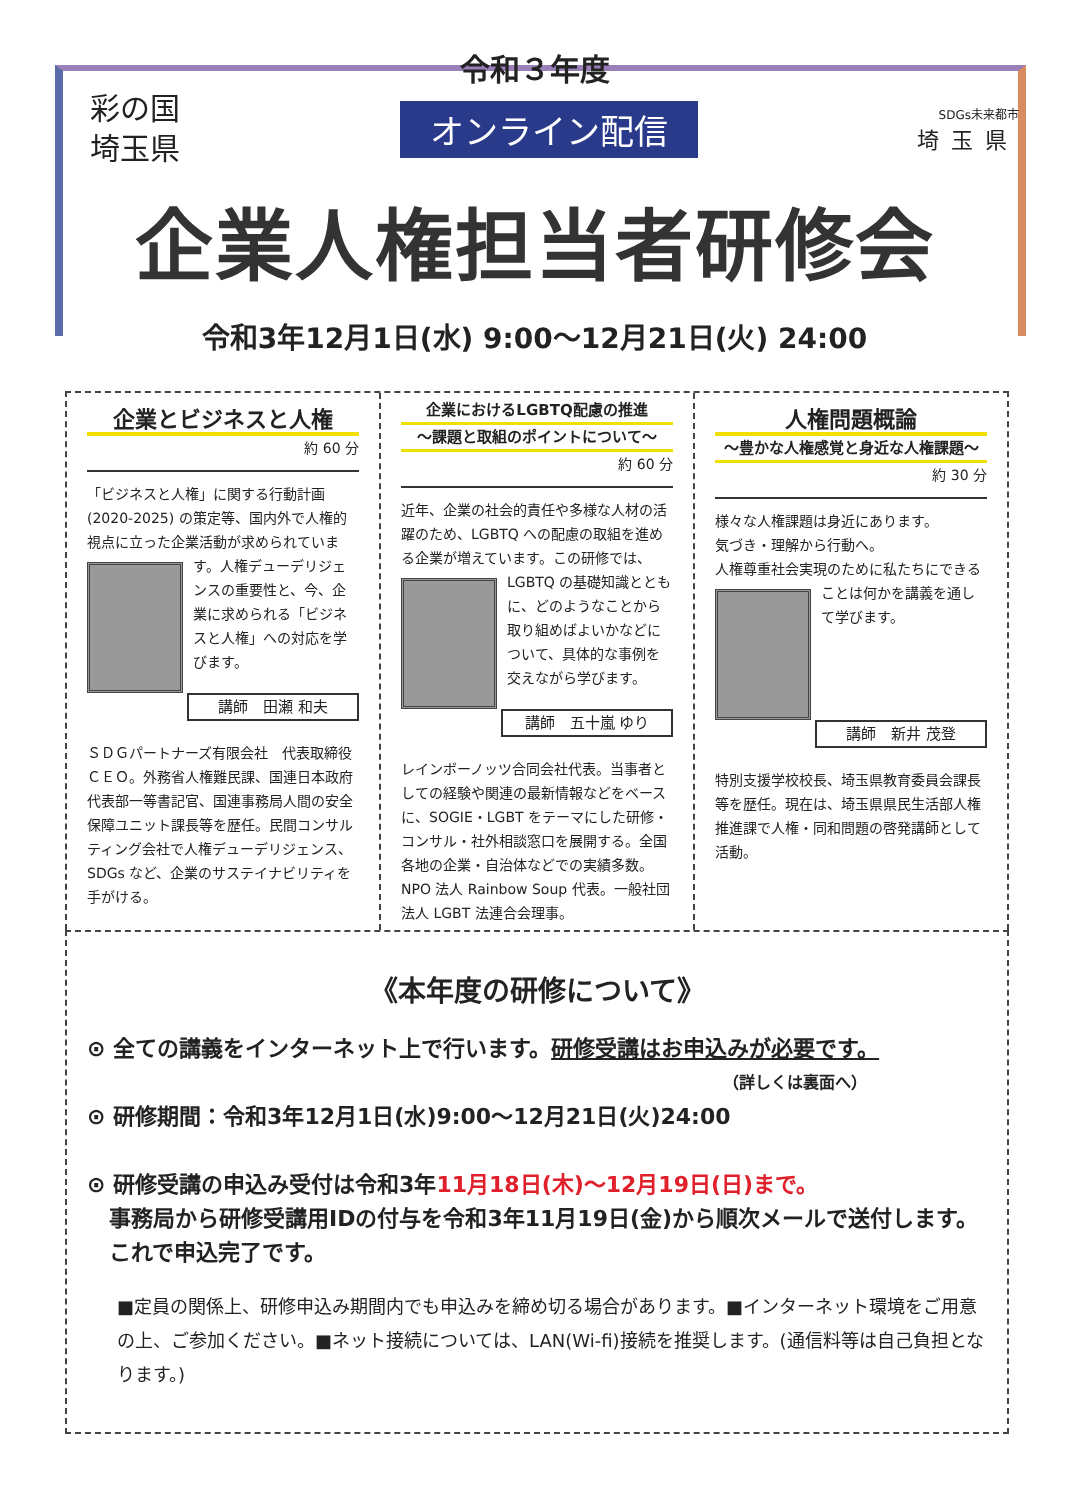令和３年度
彩の国
埼玉県
オンライン配信
SDGs未来都市
埼玉県
企業人権担当者研修会
令和3年12月1日(水) 9:00〜12月21日(火) 24:00
企業とビジネスと人権
約 60 分
「ビジネスと人権」に関する行動計画(2020-2025) の策定等、国内外で人権的視点に立った企業活動が求められています。人
権デューデリジェンスの重要性と、今、企業に求められる「ビジネスと人権」への対応を学びます。
講師　田瀬 和夫
ＳＤＧパートナーズ有限会社　代表取締役ＣＥＯ。外務省人権難民課、国連日本政府代表部一等書記官、国連事務局人間の安全保障ユニット課長等を歴任。民間コンサルティング会社で人権デューデリジェンス、SDGs など、企業のサステイナビリティを手がける。
企業におけるLGBTQ配慮の推進
〜課題と取組のポイントについて〜
約 60 分
近年、企業の社会的責任や多様な人材の活躍のため、LGBTQ への配慮の取組を進める企業が増えています。この研修で
は、LGBTQ の基礎知識とともに、どのようなことから取り組めばよいかなどについて、具体的な事例を交えながら学びます。
講師　五十嵐 ゆり
レインボーノッツ合同会社代表。当事者としての経験や関連の最新情報などをベースに、SOGIE・LGBT をテーマにした研修・コンサル・社外相談窓口を展開する。全国各地の企業・自治体などでの実績多数。
NPO 法人 Rainbow Soup 代表。一般社団法人 LGBT 法連合会理事。
人権問題概論
〜豊かな人権感覚と身近な人権課題〜
約 30 分
様々な人権課題は身近にあります。
気づき・理解から行動へ。
人権尊重社会実現のために私たちに
できることは何かを講義を通して学びます。
講師　新井 茂登
特別支援学校校長、埼玉県教育委員会課長等を歴任。現在は、埼玉県県民生活部人権推進課で人権・同和問題の啓発講師として活動。
《本年度の研修について》
⊙ 全ての講義をインターネット上で行います。研修受講はお申込みが必要です。
（詳しくは裏面へ）
⊙ 研修期間：令和3年12月1日(水)9:00〜12月21日(火)24:00
⊙ 研修受講の申込み受付は令和3年11月18日(木)〜12月19日(日)まで。
　事務局から研修受講用IDの付与を令和3年11月19日(金)から順次メールで送付します。
　これで申込完了です。
■定員の関係上、研修申込み期間内でも申込みを締め切る場合があります。■インターネット環境をご用意の上、ご参加ください。■ネット接続については、LAN(Wi-fi)接続を推奨します。(通信料等は自己負担となります。)